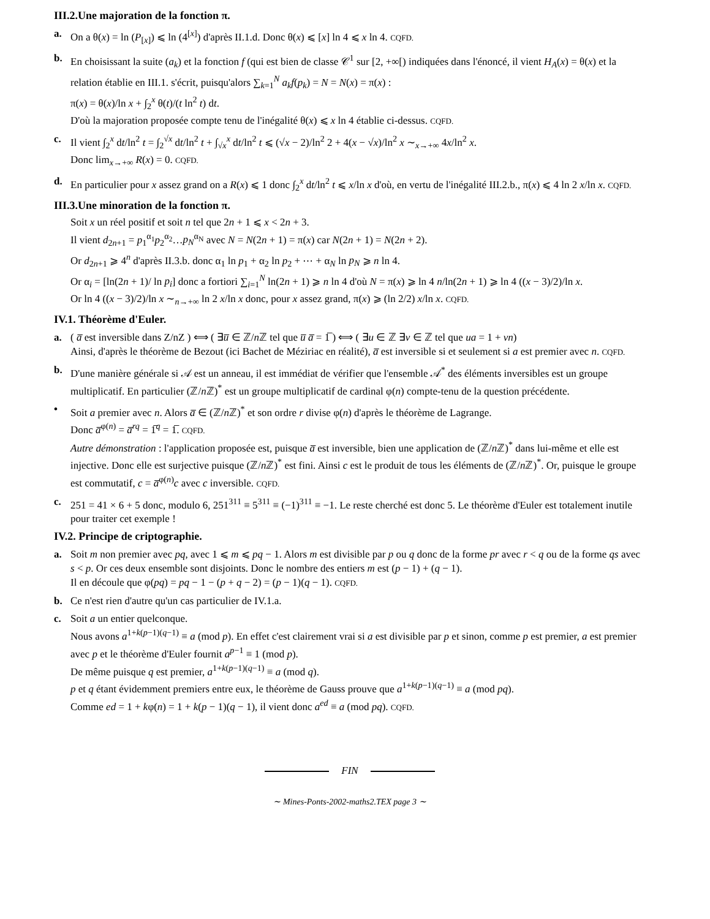III.2.Une majoration de la fonction π.
a. On a θ(x) = ln (P<sub>[x]</sub>) ⩽ ln (4<sup>[x]</sup>) d'après II.1.d. Donc θ(x) ⩽ [x] ln 4 ⩽ x ln 4. CQFD.
b. En choisissant la suite (a<sub>k</sub>) et la fonction f (qui est bien de classe 𝒞<sup>1</sup> sur [2, +∞[) indiquées dans l'énoncé, il vient H<sub>A</sub>(x) = θ(x) et la relation établie en III.1. s'écrit, puisqu'alors ∑<sub>k=1</sub><sup>N</sup> a<sub>k</sub>f(p<sub>k</sub>) = N = N(x) = π(x) :
π(x) = θ(x)/ln x + ∫<sub>2</sub><sup>x</sup> θ(t)/(t ln<sup>2</sup> t) dt.
D'où la majoration proposée compte tenu de l'inégalité θ(x) ⩽ x ln 4 établie ci-dessus. CQFD.
c. Il vient ∫<sub>2</sub><sup>x</sup> dt/ln<sup>2</sup> t = ∫<sub>2</sub><sup>√x</sup> dt/ln<sup>2</sup> t + ∫<sub>√x</sub><sup>x</sup> dt/ln<sup>2</sup> t ⩽ (√x − 2)/ln<sup>2</sup> 2 + 4(x − √x)/ln<sup>2</sup> x ∼<sub>x→+∞</sub> 4x/ln<sup>2</sup> x.
Donc lim<sub>x→+∞</sub> R(x) = 0. CQFD.
d. En particulier pour x assez grand on a R(x) ⩽ 1 donc ∫<sub>2</sub><sup>x</sup> dt/ln<sup>2</sup> t ⩽ x/ln x d'où, en vertu de l'inégalité III.2.b., π(x) ⩽ 4 ln 2 x/ln x. CQFD.
III.3.Une minoration de la fonction π.
Soit x un réel positif et soit n tel que 2n + 1 ⩽ x < 2n + 3.
Il vient d<sub>2n+1</sub> = p<sub>1</sub><sup>α<sub>1</sub></sup>p<sub>2</sub><sup>α<sub>2</sub></sup>…p<sub>N</sub><sup>α<sub>N</sub></sup> avec N = N(2n + 1) = π(x) car N(2n + 1) = N(2n + 2).
Or d<sub>2n+1</sub> ⩾ 4<sup>n</sup> d'après II.3.b. donc α<sub>1</sub> ln p<sub>1</sub> + α<sub>2</sub> ln p<sub>2</sub> + ⋯ + α<sub>N</sub> ln p<sub>N</sub> ⩾ n ln 4.
Or α<sub>i</sub> = [ln(2n + 1)/ ln p<sub>i</sub>] donc a fortiori ∑<sub>i=1</sub><sup>N</sup> ln(2n + 1) ⩾ n ln 4 d'où N = π(x) ⩾ ln 4 n/ln(2n + 1) ⩾ ln 4 ((x − 3)/2)/ln x.
Or ln 4 ((x − 3)/2)/ln x ∼<sub>n→+∞</sub> ln 2 x/ln x donc, pour x assez grand, π(x) ⩾ (ln 2/2) x/ln x. CQFD.
IV.1. Théorème d'Euler.
a. ( a̅ est inversible dans Z/nZ ) ⟺ ( ∃u̅ ∈ ℤ/n ℤ tel que u̅ a̅ = 1̅ ) ⟺ ( ∃u ∈ ℤ ∃v ∈ ℤ tel que ua = 1 + vn)
Ainsi, d'après le théorème de Bezout (ici Bachet de Méziriac en réalité), a̅ est inversible si et seulement si a est premier avec n. CQFD.
b. D'une manière générale si 𝒜 est un anneau, il est immédiat de vérifier que l'ensemble 𝒜<sup>*</sup> des éléments inversibles est un groupe multiplicatif. En particulier (ℤ/n ℤ)<sup>*</sup> est un groupe multiplicatif de cardinal φ(n) compte-tenu de la question précédente.
• Soit a premier avec n. Alors a̅ ∈ (ℤ/n ℤ)<sup>*</sup> et son ordre r divise φ(n) d'après le théorème de Lagrange.
Donc a̅<sup>φ(n)</sup> = a̅<sup>rq</sup> = 1̅<sup>q</sup> = 1̅. CQFD.
Autre démonstration : l'application proposée est, puisque a̅ est inversible, bien une application de (ℤ/n ℤ)<sup>*</sup> dans lui-même et elle est injective. Donc elle est surjective puisque (ℤ/n ℤ)<sup>*</sup> est fini. Ainsi c est le produit de tous les éléments de (ℤ/n ℤ)<sup>*</sup>. Or, puisque le groupe est commutatif, c = a̅<sup>φ(n)</sup>c avec c inversible. CQFD.
c. 251 = 41 × 6 + 5 donc, modulo 6, 251<sup>311</sup> ≡ 5<sup>311</sup> ≡ (−1)<sup>311</sup> ≡ −1. Le reste cherché est donc 5. Le théorème d'Euler est totalement inutile pour traiter cet exemple !
IV.2. Principe de criptographie.
a. Soit m non premier avec pq, avec 1 ⩽ m ⩽ pq − 1. Alors m est divisible par p ou q donc de la forme pr avec r < q ou de la forme qs avec s < p. Or ces deux ensemble sont disjoints. Donc le nombre des entiers m est (p − 1) + (q − 1).
Il en découle que φ(pq) = pq − 1 − (p + q − 2) = (p − 1)(q − 1). CQFD.
b. Ce n'est rien d'autre qu'un cas particulier de IV.1.a.
c. Soit a un entier quelconque.
Nous avons a<sup>1+k(p−1)(q−1)</sup> ≡ a (mod p). En effet c'est clairement vrai si a est divisible par p et sinon, comme p est premier, a est premier avec p et le théorème d'Euler fournit a<sup>p−1</sup> ≡ 1 (mod p).
De même puisque q est premier, a<sup>1+k(p−1)(q−1)</sup> ≡ a (mod q).
p et q étant évidemment premiers entre eux, le théorème de Gauss prouve que a<sup>1+k(p−1)(q−1)</sup> ≡ a (mod pq).
Comme ed = 1 + kφ(n) = 1 + k(p − 1)(q − 1), il vient donc a<sup>ed</sup> ≡ a (mod pq). CQFD.
FIN
∼ Mines-Ponts-2002-maths2.TEX page 3 ∼